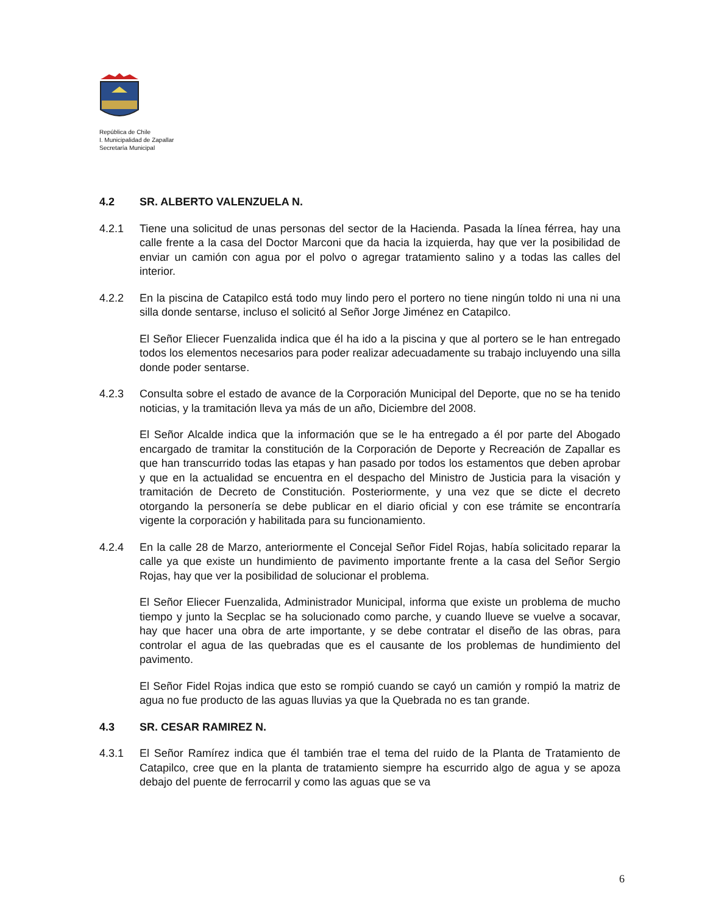República de Chile
I. Municipalidad de Zapallar
Secretaría Municipal
4.2 SR. ALBERTO VALENZUELA N.
4.2.1 Tiene una solicitud de unas personas del sector de la Hacienda. Pasada la línea férrea, hay una calle frente a la casa del Doctor Marconi que da hacia la izquierda, hay que ver la posibilidad de enviar un camión con agua por el polvo o agregar tratamiento salino y a todas las calles del interior.
4.2.2 En la piscina de Catapilco está todo muy lindo pero el portero no tiene ningún toldo ni una ni una silla donde sentarse, incluso el solicitó al Señor Jorge Jiménez en Catapilco.
El Señor Eliecer Fuenzalida indica que él ha ido a la piscina y que al portero se le han entregado todos los elementos necesarios para poder realizar adecuadamente su trabajo incluyendo una silla donde poder sentarse.
4.2.3 Consulta sobre el estado de avance de la Corporación Municipal del Deporte, que no se ha tenido noticias, y la tramitación lleva ya más de un año, Diciembre del 2008.
El Señor Alcalde indica que la información que se le ha entregado a él por parte del Abogado encargado de tramitar la constitución de la Corporación de Deporte y Recreación de Zapallar es que han transcurrido todas las etapas y han pasado por todos los estamentos que deben aprobar y que en la actualidad se encuentra en el despacho del Ministro de Justicia para la visación y tramitación de Decreto de Constitución. Posteriormente, y una vez que se dicte el decreto otorgando la personería se debe publicar en el diario oficial y con ese trámite se encontraría vigente la corporación y habilitada para su funcionamiento.
4.2.4 En la calle 28 de Marzo, anteriormente el Concejal Señor Fidel Rojas, había solicitado reparar la calle ya que existe un hundimiento de pavimento importante frente a la casa del Señor Sergio Rojas, hay que ver la posibilidad de solucionar el problema.
El Señor Eliecer Fuenzalida, Administrador Municipal, informa que existe un problema de mucho tiempo y junto la Secplac se ha solucionado como parche, y cuando llueve se vuelve a socavar, hay que hacer una obra de arte importante, y se debe contratar el diseño de las obras, para controlar el agua de las quebradas que es el causante de los problemas de hundimiento del pavimento.
El Señor Fidel Rojas indica que esto se rompió cuando se cayó un camión y rompió la matriz de agua no fue producto de las aguas lluvias ya que la Quebrada no es tan grande.
4.3 SR. CESAR RAMIREZ N.
4.3.1 El Señor Ramírez indica que él también trae el tema del ruido de la Planta de Tratamiento de Catapilco, cree que en la planta de tratamiento siempre ha escurrido algo de agua y se apoza debajo del puente de ferrocarril y como las aguas que se va
6